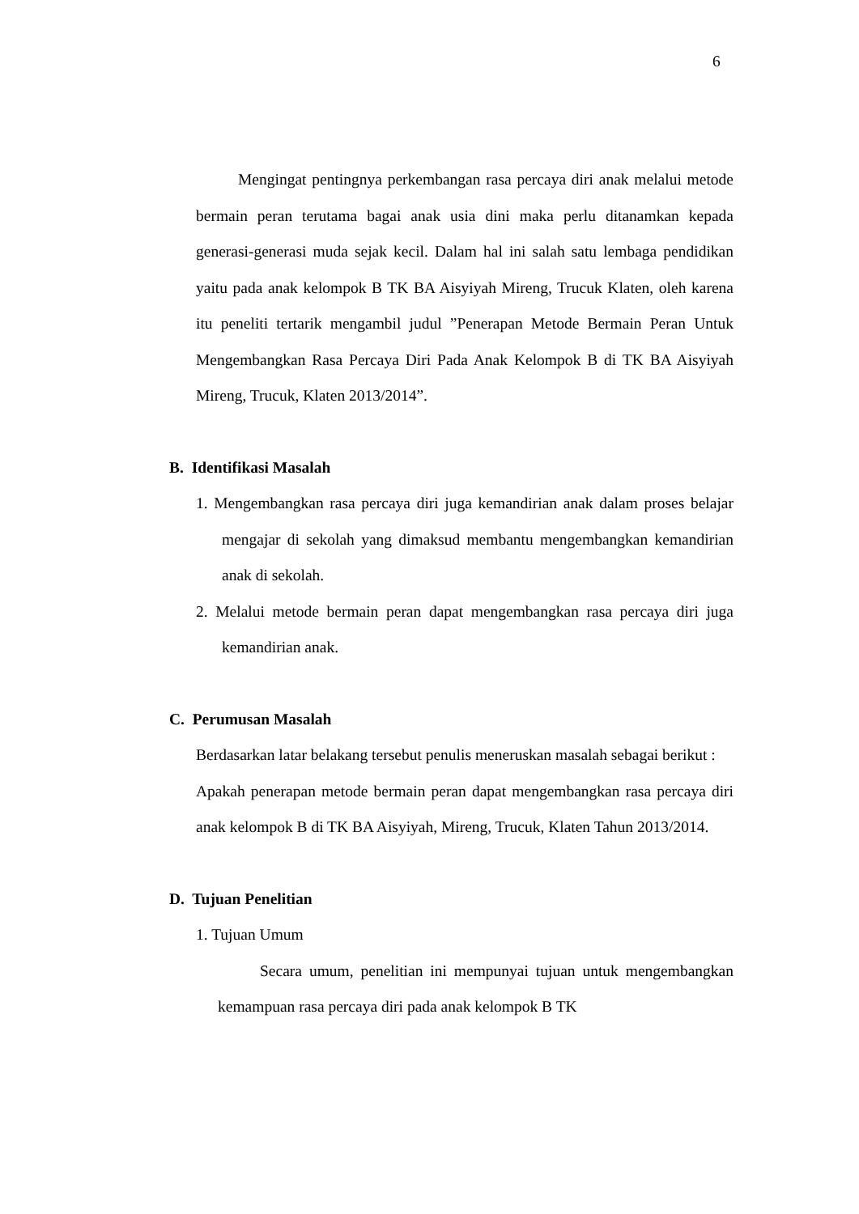6
Mengingat pentingnya perkembangan rasa percaya diri anak melalui metode bermain peran terutama bagai anak usia dini maka perlu ditanamkan kepada generasi-generasi muda sejak kecil. Dalam hal ini salah satu lembaga pendidikan yaitu pada anak kelompok B TK BA Aisyiyah Mireng, Trucuk Klaten, oleh karena itu peneliti tertarik mengambil judul ”Penerapan Metode Bermain Peran Untuk Mengembangkan Rasa Percaya Diri Pada Anak Kelompok B di TK BA Aisyiyah Mireng, Trucuk, Klaten 2013/2014”.
B. Identifikasi Masalah
1. Mengembangkan rasa percaya diri juga kemandirian anak dalam proses belajar mengajar di sekolah yang dimaksud membantu mengembangkan kemandirian anak di sekolah.
2. Melalui metode bermain peran dapat mengembangkan rasa percaya diri juga kemandirian anak.
C. Perumusan Masalah
Berdasarkan latar belakang tersebut penulis meneruskan masalah sebagai berikut :
Apakah penerapan metode bermain peran dapat mengembangkan rasa percaya diri anak kelompok B di TK BA Aisyiyah, Mireng, Trucuk, Klaten Tahun 2013/2014.
D. Tujuan Penelitian
1. Tujuan Umum
Secara umum, penelitian ini mempunyai tujuan untuk mengembangkan kemampuan rasa percaya diri pada anak kelompok B TK